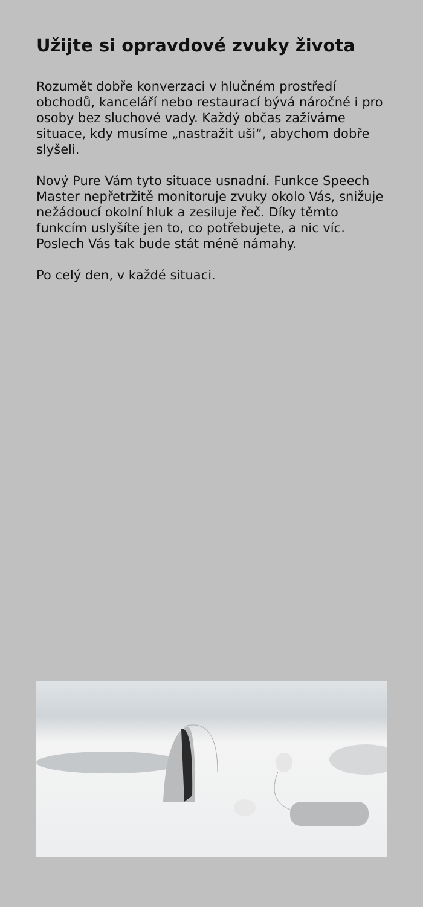Užijte si opravdové zvuky života
Rozumět dobře konverzaci v hlučném prostředí obchodů, kanceláří nebo restaurací bývá náročné i pro osoby bez sluchové vady. Každý občas zažíváme situace, kdy musíme „nastražit uši“, abychom dobře slyšeli.
Nový Pure Vám tyto situace usnadní. Funkce Speech Master nepřetržitě monitoruje zvuky okolo Vás, snižuje nežádoucí okolní hluk a zesiluje řeč. Díky těmto funkcím uslyšíte jen to, co potřebujete, a nic víc. Poslech Vás tak bude stát méně námahy.
Po celý den, v každé situaci.